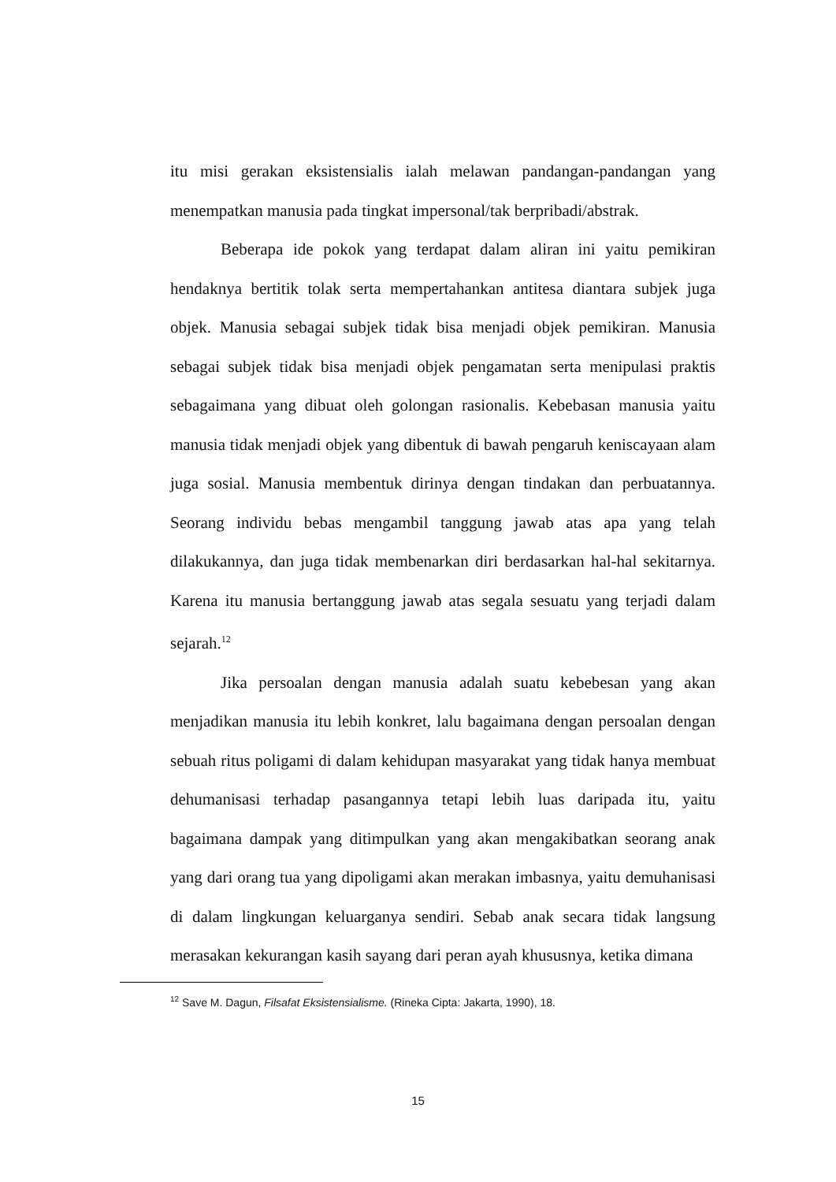itu misi gerakan eksistensialis ialah melawan pandangan-pandangan yang menempatkan manusia pada tingkat impersonal/tak berpribadi/abstrak.
Beberapa ide pokok yang terdapat dalam aliran ini yaitu pemikiran hendaknya bertitik tolak serta mempertahankan antitesa diantara subjek juga objek. Manusia sebagai subjek tidak bisa menjadi objek pemikiran. Manusia sebagai subjek tidak bisa menjadi objek pengamatan serta menipulasi praktis sebagaimana yang dibuat oleh golongan rasionalis. Kebebasan manusia yaitu manusia tidak menjadi objek yang dibentuk di bawah pengaruh keniscayaan alam juga sosial. Manusia membentuk dirinya dengan tindakan dan perbuatannya. Seorang individu bebas mengambil tanggung jawab atas apa yang telah dilakukannya, dan juga tidak membenarkan diri berdasarkan hal-hal sekitarnya. Karena itu manusia bertanggung jawab atas segala sesuatu yang terjadi dalam sejarah.<sup>12</sup>
Jika persoalan dengan manusia adalah suatu kebebesan yang akan menjadikan manusia itu lebih konkret, lalu bagaimana dengan persoalan dengan sebuah ritus poligami di dalam kehidupan masyarakat yang tidak hanya membuat dehumanisasi terhadap pasangannya tetapi lebih luas daripada itu, yaitu bagaimana dampak yang ditimpulkan yang akan mengakibatkan seorang anak yang dari orang tua yang dipoligami akan merakan imbasnya, yaitu demuhanisasi di dalam lingkungan keluarganya sendiri. Sebab anak secara tidak langsung merasakan kekurangan kasih sayang dari peran ayah khususnya, ketika dimana
<sup>12</sup> Save M. Dagun, Filsafat Eksistensialisme. (Rineka Cipta: Jakarta, 1990), 18.
15